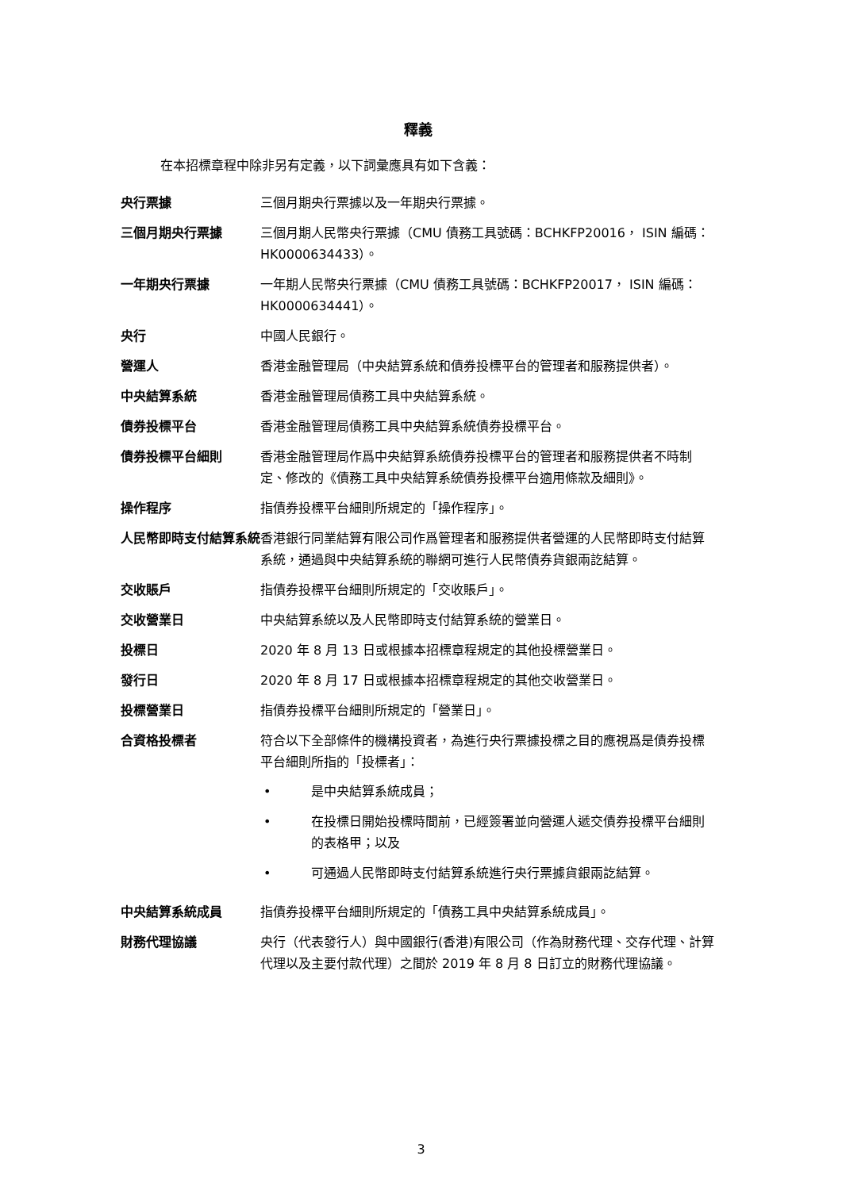釋義
在本招標章程中除非另有定義，以下詞彙應具有如下含義：
央行票據 三個月期央行票據以及一年期央行票據。
三個月期央行票據 三個月期人民幣央行票據（CMU 債務工具號碼：BCHKFP20016， ISIN 編碼：HK0000634433）。
一年期央行票據 一年期人民幣央行票據（CMU 債務工具號碼：BCHKFP20017， ISIN 編碼：HK0000634441）。
央行 中國人民銀行。
營運人 香港金融管理局（中央結算系統和債券投標平台的管理者和服務提供者）。
中央結算系統 香港金融管理局債務工具中央結算系統。
債券投標平台 香港金融管理局債務工具中央結算系統債券投標平台。
債券投標平台細則 香港金融管理局作爲中央結算系統債券投標平台的管理者和服務提供者不時制定、修改的《債務工具中央結算系統債券投標平台適用條款及細則》。
操作程序 指債券投標平台細則所規定的「操作程序」。
人民幣即時支付結算系統 香港銀行同業結算有限公司作爲管理者和服務提供者營運的人民幣即時支付結算系統，通過與中央結算系統的聯網可進行人民幣債券貨銀兩訖結算。
交收賬戶 指債券投標平台細則所規定的「交收賬戶」。
交收營業日 中央結算系統以及人民幣即時支付結算系統的營業日。
投標日 2020 年 8 月 13 日或根據本招標章程規定的其他投標營業日。
發行日 2020 年 8 月 17 日或根據本招標章程規定的其他交收營業日。
投標營業日 指債券投標平台細則所規定的「營業日」。
合資格投標者 符合以下全部條件的機構投資者，為進行央行票據投標之目的應視爲是債券投標平台細則所指的「投標者」：
• 是中央結算系統成員；
• 在投標日開始投標時間前，已經簽署並向營運人遞交債券投標平台細則的表格甲；以及
• 可通過人民幣即時支付結算系統進行央行票據貨銀兩訖結算。
中央結算系統成員 指債券投標平台細則所規定的「債務工具中央結算系統成員」。
財務代理協議 央行（代表發行人）與中國銀行(香港)有限公司（作為財務代理、交存代理、計算代理以及主要付款代理）之間於 2019 年 8 月 8 日訂立的財務代理協議。
3